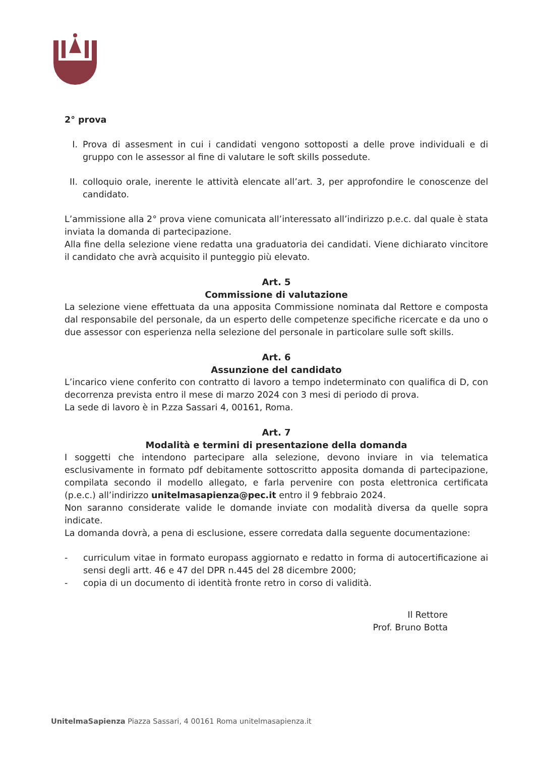2° prova
I. Prova di assesment in cui i candidati vengono sottoposti a delle prove individuali e di gruppo con le assessor al fine di valutare le soft skills possedute.
II.
colloquio orale, inerente le attività elencate all’art. 3, per approfondire le conoscenze del candidato.
L’ammissione alla 2° prova viene comunicata all’interessato all’indirizzo p.e.c. dal quale è stata inviata la domanda di partecipazione.
Alla fine della selezione viene redatta una graduatoria dei candidati. Viene dichiarato vincitore il candidato che avrà acquisito il punteggio più elevato.
Art. 5
Commissione di valutazione
La selezione viene effettuata da una apposita Commissione nominata dal Rettore e composta dal responsabile del personale, da un esperto delle competenze specifiche ricercate e da uno o due assessor con esperienza nella selezione del personale in particolare sulle soft skills.
Art. 6
Assunzione del candidato
L’incarico viene conferito con contratto di lavoro a tempo indeterminato con qualifica di D, con decorrenza prevista entro il mese di marzo 2024 con 3 mesi di periodo di prova.
La sede di lavoro è in P.zza Sassari 4, 00161, Roma.
Art. 7
Modalità e termini di presentazione della domanda
I soggetti che intendono partecipare alla selezione, devono inviare in via telematica esclusivamente in formato pdf debitamente sottoscritto apposita domanda di partecipazione, compilata secondo il modello allegato, e farla pervenire con posta elettronica certificata (p.e.c.) all’indirizzo unitelmasapienza@pec.it entro il 9 febbraio 2024.
Non saranno considerate valide le domande inviate con modalità diversa da quelle sopra indicate.
La domanda dovrà, a pena di esclusione, essere corredata dalla seguente documentazione:
- curriculum vitae in formato europass aggiornato e redatto in forma di autocertificazione ai sensi degli artt. 46 e 47 del DPR n.445 del 28 dicembre 2000;
- copia di un documento di identità fronte retro in corso di validità.
Il Rettore
Prof. Bruno Botta
UnitelmaSapienza Piazza Sassari, 4 00161 Roma unitelmasapienza.it